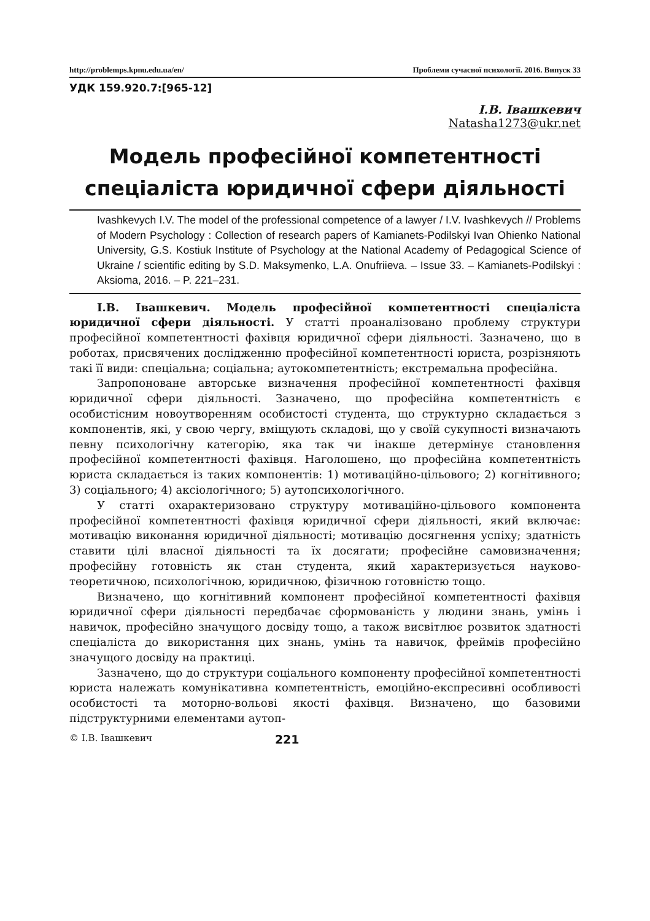http://problemps.kpnu.edu.ua/en/ Проблеми сучасної психології. 2016. Випуск 33
УДК 159.920.7:[965-12]
І.В. Івашкевич
Natasha1273@ukr.net
Модель професійної компетентності
спеціаліста юридичної сфери діяльності
Ivashkevych I.V. The model of the professional competence of a lawyer / I.V. Ivashkevych // Problems of Modern Psychology : Collection of research papers of Kamianets-Podilskyi Ivan Ohienko National University, G.S. Kostiuk Institute of Psychology at the National Academy of Pedagogical Science of Ukraine / scientific editing by S.D. Maksymenko, L.A. Onufriieva. – Issue 33. – Kamianets-Podilskyi : Aksioma, 2016. – P. 221–231.
І.В. Івашкевич. Модель професійної компетентності спеціаліста юридичної сфери діяльності. У статті проаналізовано проблему структури професійної компетентності фахівця юридичної сфери діяльності. Зазначено, що в роботах, присвячених дослідженню професійної компетентності юриста, розрізняють такі її види: спеціальна; соціальна; аутокомпетентність; екстремальна професійна.
Запропоноване авторське визначення професійної компетентності фахівця юридичної сфери діяльності. Зазначено, що професійна компетентність є особистісним новоутворенням особистості студента, що структурно складається з компонентів, які, у свою чергу, вміщують складові, що у своїй сукупності визначають певну психологічну категорію, яка так чи інакше детермінує становлення професійної компетентності фахівця. Наголошено, що професійна компетентність юриста складається із таких компонентів: 1) мотиваційно-цільового; 2) когнітивного; 3) соціального; 4) аксіологічного; 5) аутопсихологічного.
У статті охарактеризовано структуру мотиваційно-цільового компонента професійної компетентності фахівця юридичної сфери діяльності, який включає: мотивацію виконання юридичної діяльності; мотивацію досягнення успіху; здатність ставити цілі власної діяльності та їх досягати; професійне самовизначення; професійну готовність як стан студента, який характеризується науково-теоретичною, психологічною, юридичною, фізичною готовністю тощо.
Визначено, що когнітивний компонент професійної компетентності фахівця юридичної сфери діяльності передбачає сформованість у людини знань, умінь і навичок, професійно значущого досвіду тощо, а також висвітлює розвиток здатності спеціаліста до використання цих знань, умінь та навичок, фреймів професійно значущого досвіду на практиці.
Зазначено, що до структури соціального компоненту професійної компетентності юриста належать комунікативна компетентність, емоційно-експресивні особливості особистості та моторно-вольові якості фахівця. Визначено, що базовими підструктурними елементами аутоп-
© І.В. Івашкевич 221